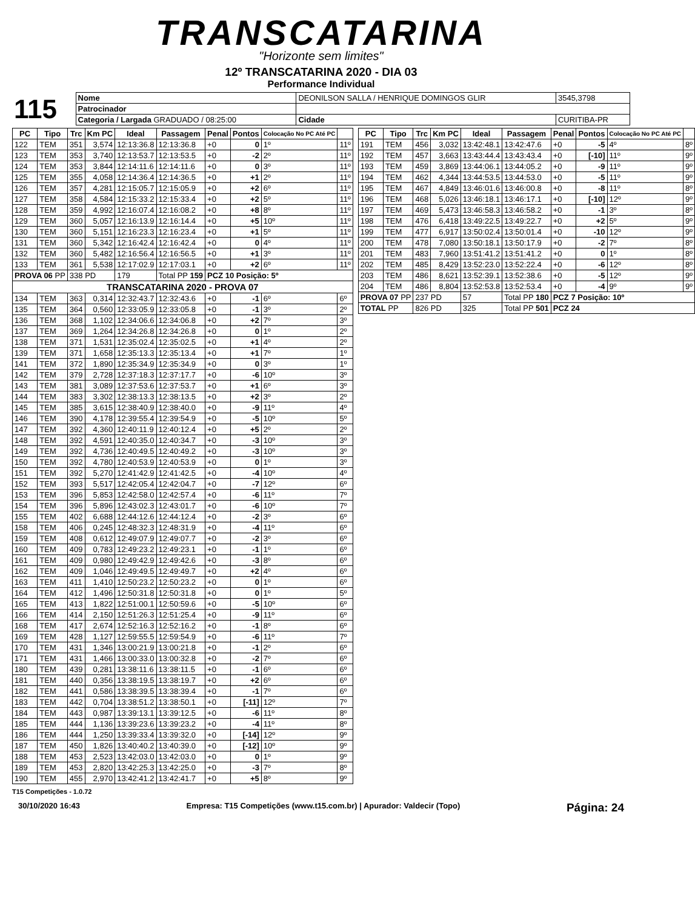TRANSCATARINA
"Horizonte sem limites"
12º TRANSCATARINA 2020 - DIA 03
Performance Individual
| 115 | Nome | DEONILSON SALLA / HENRIQUE DOMINGOS GLIR | | | 3545,3798 |
| | Patrocinador | | | | |
| | Categoria / Largada GRADUADO / 08:25:00 | | Cidade | CURITIBA-PR | |
| PC | Tipo | Trc | Km PC | Ideal | Passagem | Penal | Pontos | Colocação No PC Até PC | |
| --- | --- | --- | --- | --- | --- | --- | --- | --- | --- |
| 122 | TEM | 351 | 3,574 | 12:13:36.8 | 12:13:36.8 | +0 | 0 | 1º | 11º |
| 123 | TEM | 353 | 3,740 | 12:13:53.7 | 12:13:53.5 | +0 | -2 | 2º | 11º |
| 124 | TEM | 353 | 3,844 | 12:14:11.6 | 12:14:11.6 | +0 | 0 | 3º | 11º |
| 125 | TEM | 355 | 4,058 | 12:14:36.4 | 12:14:36.5 | +0 | +1 | 2º | 11º |
| 126 | TEM | 357 | 4,281 | 12:15:05.7 | 12:15:05.9 | +0 | +2 | 6º | 11º |
| 127 | TEM | 358 | 4,584 | 12:15:33.2 | 12:15:33.4 | +0 | +2 | 5º | 11º |
| 128 | TEM | 359 | 4,992 | 12:16:07.4 | 12:16:08.2 | +0 | +8 | 8º | 11º |
| 129 | TEM | 360 | 5,057 | 12:16:13.9 | 12:16:14.4 | +0 | +5 | 10º | 11º |
| 130 | TEM | 360 | 5,151 | 12:16:23.3 | 12:16:23.4 | +0 | +1 | 5º | 11º |
| 131 | TEM | 360 | 5,342 | 12:16:42.4 | 12:16:42.4 | +0 | 0 | 4º | 11º |
| 132 | TEM | 360 | 5,482 | 12:16:56.4 | 12:16:56.5 | +0 | +1 | 3º | 11º |
| 133 | TEM | 361 | 5,538 | 12:17:02.9 | 12:17:03.1 | +0 | +2 | 6º | 11º |
| PROVA 06 PP | | 338 PD | | 179 | Total PP 159 | PCZ 10 Posição: 5º | | | |
| TRANSCATARINA 2020 - PROVA 07 | | | | | | | | | |
| 134 | TEM | 363 | 0,314 | 12:32:43.7 | 12:32:43.6 | +0 | -1 | 6º | 6º |
| 135 | TEM | 364 | 0,560 | 12:33:05.9 | 12:33:05.8 | +0 | -1 | 3º | 2º |
| 136 | TEM | 368 | 1,102 | 12:34:06.6 | 12:34:06.8 | +0 | +2 | 7º | 3º |
| 137 | TEM | 369 | 1,264 | 12:34:26.8 | 12:34:26.8 | +0 | 0 | 1º | 2º |
| 138 | TEM | 371 | 1,531 | 12:35:02.4 | 12:35:02.5 | +0 | +1 | 4º | 2º |
| 139 | TEM | 371 | 1,658 | 12:35:13.3 | 12:35:13.4 | +0 | +1 | 7º | 1º |
| 141 | TEM | 372 | 1,890 | 12:35:34.9 | 12:35:34.9 | +0 | 0 | 3º | 1º |
| 142 | TEM | 379 | 2,728 | 12:37:18.3 | 12:37:17.7 | +0 | -6 | 10º | 3º |
| 143 | TEM | 381 | 3,089 | 12:37:53.6 | 12:37:53.7 | +0 | +1 | 6º | 3º |
| 144 | TEM | 383 | 3,302 | 12:38:13.3 | 12:38:13.5 | +0 | +2 | 3º | 2º |
| 145 | TEM | 385 | 3,615 | 12:38:40.9 | 12:38:40.0 | +0 | -9 | 11º | 4º |
| 146 | TEM | 390 | 4,178 | 12:39:55.4 | 12:39:54.9 | +0 | -5 | 10º | 5º |
| 147 | TEM | 392 | 4,360 | 12:40:11.9 | 12:40:12.4 | +0 | +5 | 2º | 2º |
| 148 | TEM | 392 | 4,591 | 12:40:35.0 | 12:40:34.7 | +0 | -3 | 10º | 3º |
| 149 | TEM | 392 | 4,736 | 12:40:49.5 | 12:40:49.2 | +0 | -3 | 10º | 3º |
| 150 | TEM | 392 | 4,780 | 12:40:53.9 | 12:40:53.9 | +0 | 0 | 1º | 3º |
| 151 | TEM | 392 | 5,270 | 12:41:42.9 | 12:41:42.5 | +0 | -4 | 10º | 4º |
| 152 | TEM | 393 | 5,517 | 12:42:05.4 | 12:42:04.7 | +0 | -7 | 12º | 6º |
| 153 | TEM | 396 | 5,853 | 12:42:58.0 | 12:42:57.4 | +0 | -6 | 11º | 7º |
| 154 | TEM | 396 | 5,896 | 12:43:02.3 | 12:43:01.7 | +0 | -6 | 10º | 7º |
| 155 | TEM | 402 | 6,688 | 12:44:12.6 | 12:44:12.4 | +0 | -2 | 3º | 6º |
| 158 | TEM | 406 | 0,245 | 12:48:32.3 | 12:48:31.9 | +0 | -4 | 11º | 6º |
| 159 | TEM | 408 | 0,612 | 12:49:07.9 | 12:49:07.7 | +0 | -2 | 3º | 6º |
| 160 | TEM | 409 | 0,783 | 12:49:23.2 | 12:49:23.1 | +0 | -1 | 1º | 6º |
| 161 | TEM | 409 | 0,980 | 12:49:42.9 | 12:49:42.6 | +0 | -3 | 8º | 6º |
| 162 | TEM | 409 | 1,046 | 12:49:49.5 | 12:49:49.7 | +0 | +2 | 4º | 6º |
| 163 | TEM | 411 | 1,410 | 12:50:23.2 | 12:50:23.2 | +0 | 0 | 1º | 6º |
| 164 | TEM | 412 | 1,496 | 12:50:31.8 | 12:50:31.8 | +0 | 0 | 1º | 5º |
| 165 | TEM | 413 | 1,822 | 12:51:00.1 | 12:50:59.6 | +0 | -5 | 10º | 6º |
| 166 | TEM | 414 | 2,150 | 12:51:26.3 | 12:51:25.4 | +0 | -9 | 11º | 6º |
| 168 | TEM | 417 | 2,674 | 12:52:16.3 | 12:52:16.2 | +0 | -1 | 8º | 6º |
| 169 | TEM | 428 | 1,127 | 12:59:55.5 | 12:59:54.9 | +0 | -6 | 11º | 7º |
| 170 | TEM | 431 | 1,346 | 13:00:21.9 | 13:00:21.8 | +0 | -1 | 2º | 6º |
| 171 | TEM | 431 | 1,466 | 13:00:33.0 | 13:00:32.8 | +0 | -2 | 7º | 6º |
| 180 | TEM | 439 | 0,281 | 13:38:11.6 | 13:38:11.5 | +0 | -1 | 6º | 6º |
| 181 | TEM | 440 | 0,356 | 13:38:19.5 | 13:38:19.7 | +0 | +2 | 6º | 6º |
| 182 | TEM | 441 | 0,586 | 13:38:39.5 | 13:38:39.4 | +0 | -1 | 7º | 6º |
| 183 | TEM | 442 | 0,704 | 13:38:51.2 | 13:38:50.1 | +0 | [-11] | 12º | 7º |
| 184 | TEM | 443 | 0,987 | 13:39:13.1 | 13:39:12.5 | +0 | -6 | 11º | 8º |
| 185 | TEM | 444 | 1,136 | 13:39:23.6 | 13:39:23.2 | +0 | -4 | 11º | 8º |
| 186 | TEM | 444 | 1,250 | 13:39:33.4 | 13:39:32.0 | +0 | [-14] | 12º | 9º |
| 187 | TEM | 450 | 1,826 | 13:40:40.2 | 13:40:39.0 | +0 | [-12] | 10º | 9º |
| 188 | TEM | 453 | 2,523 | 13:42:03.0 | 13:42:03.0 | +0 | 0 | 1º | 9º |
| 189 | TEM | 453 | 2,820 | 13:42:25.3 | 13:42:25.0 | +0 | -3 | 7º | 8º |
| 190 | TEM | 455 | 2,970 | 13:42:41.2 | 13:42:41.7 | +0 | +5 | 8º | 9º |
| PC | Tipo | Trc | Km PC | Ideal | Passagem | Penal | Pontos | Colocação No PC Até PC | |
| --- | --- | --- | --- | --- | --- | --- | --- | --- | --- |
| 191 | TEM | 456 | 3,032 | 13:42:48.1 | 13:42:47.6 | +0 | -5 | 4º | 8º |
| 192 | TEM | 457 | 3,663 | 13:43:44.4 | 13:43:43.4 | +0 | [-10] | 11º | 9º |
| 193 | TEM | 459 | 3,869 | 13:44:06.1 | 13:44:05.2 | +0 | -9 | 11º | 9º |
| 194 | TEM | 462 | 4,344 | 13:44:53.5 | 13:44:53.0 | +0 | -5 | 11º | 9º |
| 195 | TEM | 467 | 4,849 | 13:46:01.6 | 13:46:00.8 | +0 | -8 | 11º | 8º |
| 196 | TEM | 468 | 5,026 | 13:46:18.1 | 13:46:17.1 | +0 | [-10] | 12º | 9º |
| 197 | TEM | 469 | 5,473 | 13:46:58.3 | 13:46:58.2 | +0 | -1 | 3º | 8º |
| 198 | TEM | 476 | 6,418 | 13:49:22.5 | 13:49:22.7 | +0 | +2 | 5º | 9º |
| 199 | TEM | 477 | 6,917 | 13:50:02.4 | 13:50:01.4 | +0 | -10 | 12º | 9º |
| 200 | TEM | 478 | 7,080 | 13:50:18.1 | 13:50:17.9 | +0 | -2 | 7º | 8º |
| 201 | TEM | 483 | 7,960 | 13:51:41.2 | 13:51:41.2 | +0 | 0 | 1º | 8º |
| 202 | TEM | 485 | 8,429 | 13:52:23.0 | 13:52:22.4 | +0 | -6 | 12º | 8º |
| 203 | TEM | 486 | 8,621 | 13:52:39.1 | 13:52:38.6 | +0 | -5 | 12º | 9º |
| 204 | TEM | 486 | 8,804 | 13:52:53.8 | 13:52:53.4 | +0 | -4 | 9º | 9º |
| PROVA 07 PP | | 237 PD | | 57 | Total PP 180 | PCZ 7 Posição: 10º | | | |
| TOTAL PP | | 826 PD | | 325 | Total PP 501 | PCZ 24 | | | |
T15 Competições - 1.0.72
30/10/2020 16:43 Empresa: T15 Competições (www.t15.com.br) | Apurador: Valdecir (Topo) Página: 24